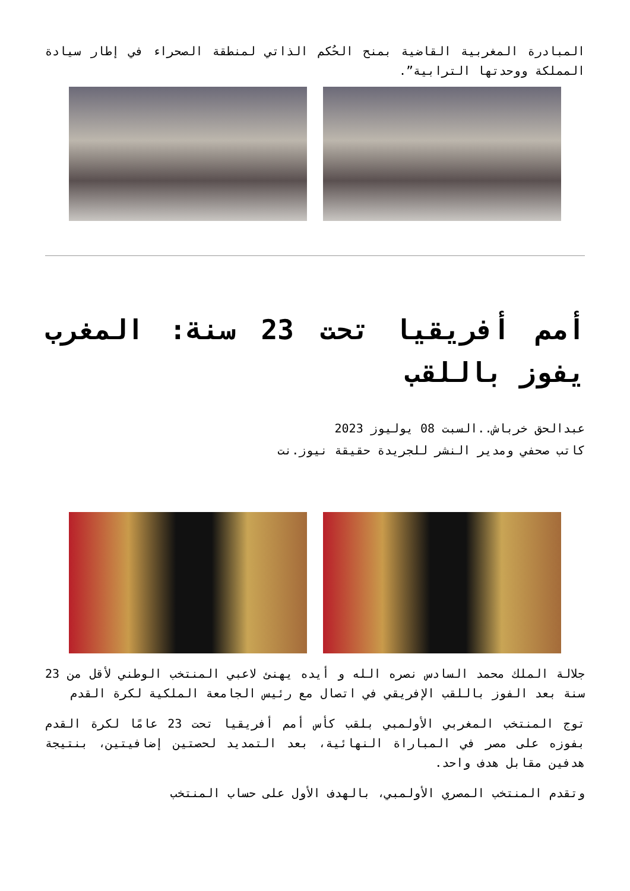المبادرة المغربية القاضية بمنح الحُكم الذاتي لمنطقة الصحراء في إطار سيادة المملكة ووحدتها الترابية”.
أمم أفريقيا تحت 23 سنة: المغرب يفوز باللقب
عبدالحق خرباش..السبت 08 يوليوز 2023
كاتب صحفي ومدير النشر للجريدة حقيقة نيوز.نت
جلالة الملك محمد السادس نصره الله و أيده يهنئ لاعبي المنتخب الوطني لأقل من 23 سنة بعد الفوز باللقب الإفريقي في اتصال مع رئيس الجامعة الملكية لكرة القدم
توج المنتخب المغربي الأولمبي بلقب كأس أمم أفريقيا تحت 23 عامًا لكرة القدم بفوزه على مصر في المباراة النهائية، بعد التمديد لحصتين إضافيتين، بنتيجة هدفين مقابل هدف واحد.
وتقدم المنتخب المصري الأولمبي، بالهدف الأول على حساب المنتخب